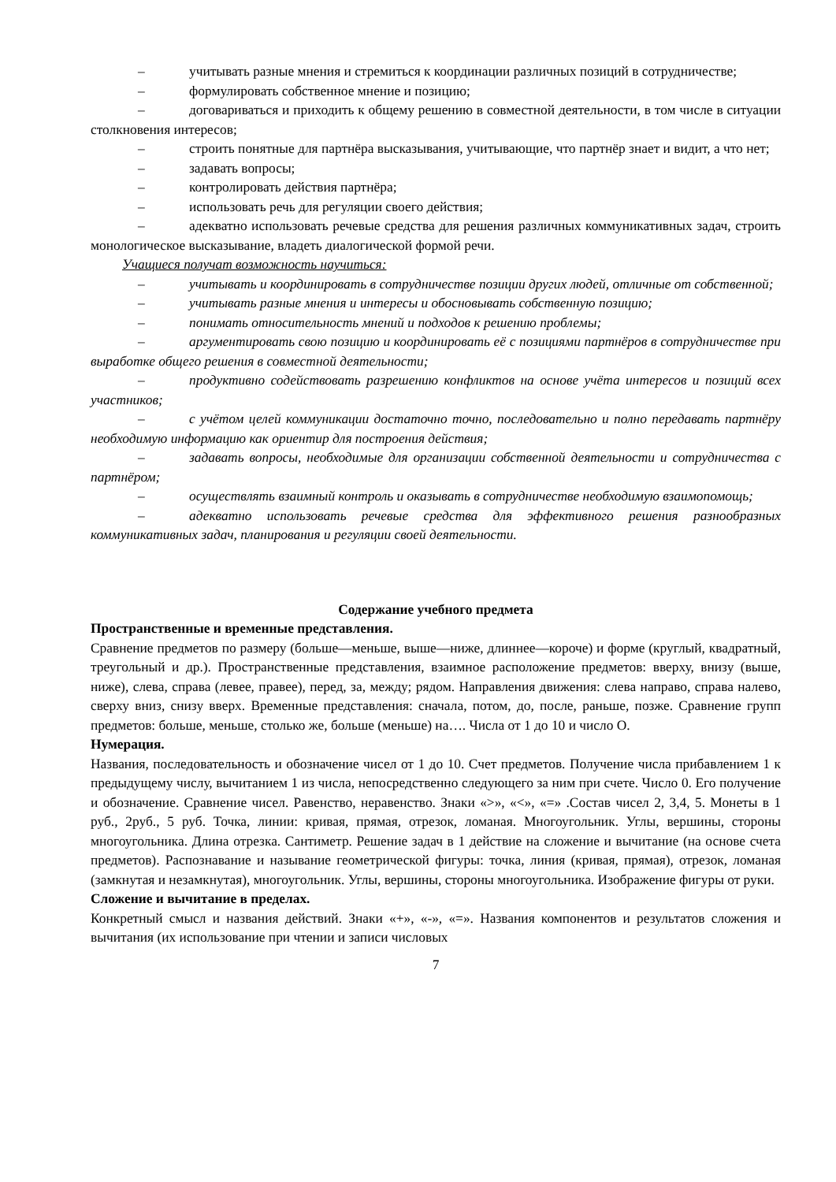– учитывать разные мнения и стремиться к координации различных позиций в сотрудничестве;
– формулировать собственное мнение и позицию;
– договариваться и приходить к общему решению в совместной деятельности, в том числе в ситуации столкновения интересов;
– строить понятные для партнёра высказывания, учитывающие, что партнёр знает и видит, а что нет;
– задавать вопросы;
– контролировать действия партнёра;
– использовать речь для регуляции своего действия;
– адекватно использовать речевые средства для решения различных коммуникативных задач, строить монологическое высказывание, владеть диалогической формой речи.
Учащиеся получат возможность научиться:
– учитывать и координировать в сотрудничестве позиции других людей, отличные от собственной;
– учитывать разные мнения и интересы и обосновывать собственную позицию;
– понимать относительность мнений и подходов к решению проблемы;
– аргументировать свою позицию и координировать её с позициями партнёров в сотрудничестве при выработке общего решения в совместной деятельности;
– продуктивно содействовать разрешению конфликтов на основе учёта интересов и позиций всех участников;
– с учётом целей коммуникации достаточно точно, последовательно и полно передавать партнёру необходимую информацию как ориентир для построения действия;
– задавать вопросы, необходимые для организации собственной деятельности и сотрудничества с партнёром;
– осуществлять взаимный контроль и оказывать в сотрудничестве необходимую взаимопомощь;
– адекватно использовать речевые средства для эффективного решения разнообразных коммуникативных задач, планирования и регуляции своей деятельности.
Содержание учебного предмета
Пространственные и временные представления.
Сравнение предметов по размеру (больше—меньше, выше—ниже, длиннее—короче) и форме (круглый, квадратный, треугольный и др.). Пространственные представления, взаимное расположение предметов: вверху, внизу (выше, ниже), слева, справа (левее, правее), перед, за, между; рядом. Направления движения: слева направо, справа налево, сверху вниз, снизу вверх. Временные представления: сначала, потом, до, после, раньше, позже. Сравнение групп предметов: больше, меньше, столько же, больше (меньше) на…. Числа от 1 до 10 и число О.
Нумерация.
Названия, последовательность и обозначение чисел от 1 до 10. Счет предметов. Получение числа прибавлением 1 к предыдущему числу, вычитанием 1 из числа, непосредственно следующего за ним при счете. Число 0. Его получение и обозначение. Сравнение чисел. Равенство, неравенство. Знаки «>», «<», «=» .Состав чисел 2, 3,4, 5. Монеты в 1 руб., 2руб., 5 руб. Точка, линии: кривая, прямая, отрезок, ломаная. Многоугольник. Углы, вершины, стороны многоугольника. Длина отрезка. Сантиметр. Решение задач в 1 действие на сложение и вычитание (на основе счета предметов). Распознавание и называние геометрической фигуры: точка, линия (кривая, прямая), отрезок, ломаная (замкнутая и незамкнутая), многоугольник. Углы, вершины, стороны многоугольника. Изображение фигуры от руки.
Сложение и вычитание в пределах.
Конкретный смысл и названия действий. Знаки «+», «-», «=». Названия компонентов и результатов сложения и вычитания (их использование при чтении и записи числовых
7